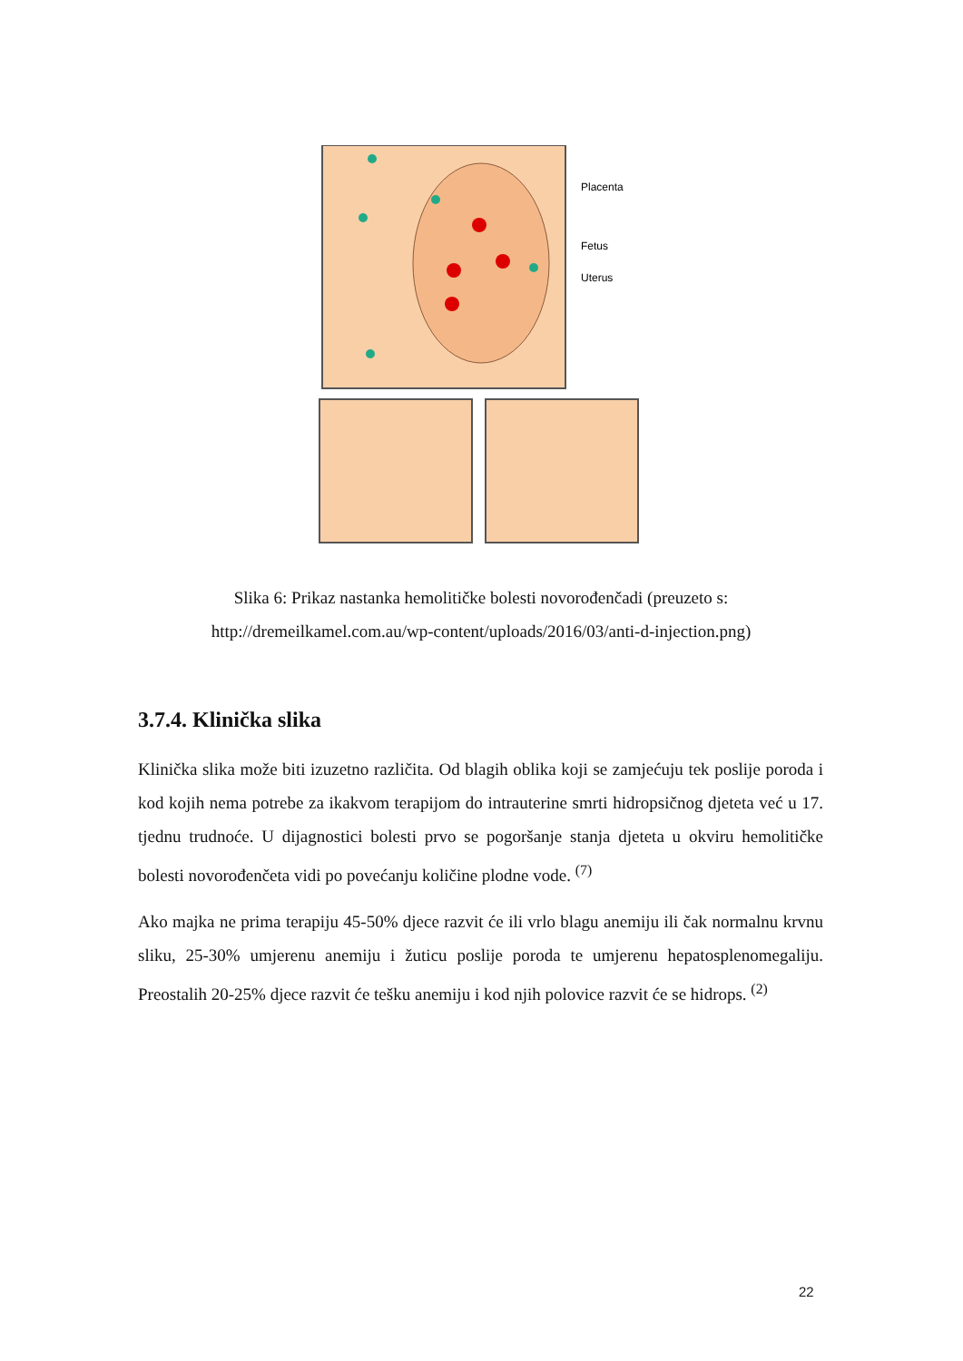Placenta
Fetus
Uterus
Slika 6: Prikaz nastanka hemolitičke bolesti novorođenčadi (preuzeto s:
http://dremeilkamel.com.au/wp-content/uploads/2016/03/anti-d-injection.png)
3.7.4. Klinička slika
Klinička slika može biti izuzetno različita. Od blagih oblika koji se zamjećuju tek poslije poroda i kod kojih nema potrebe za ikakvom terapijom do intrauterine smrti hidropsičnog djeteta već u 17. tjednu trudnoće. U dijagnostici bolesti prvo se pogoršanje stanja djeteta u okviru hemolitičke bolesti novorođenčeta vidi po povećanju količine plodne vode. <sup>(7)</sup>
Ako majka ne prima terapiju 45-50% djece razvit će ili vrlo blagu anemiju ili čak normalnu krvnu sliku, 25-30% umjerenu anemiju i žuticu poslije poroda te umjerenu hepatosplenomegaliju. Preostalih 20-25% djece razvit će tešku anemiju i kod njih polovice razvit će se hidrops. <sup>(2)</sup>
22